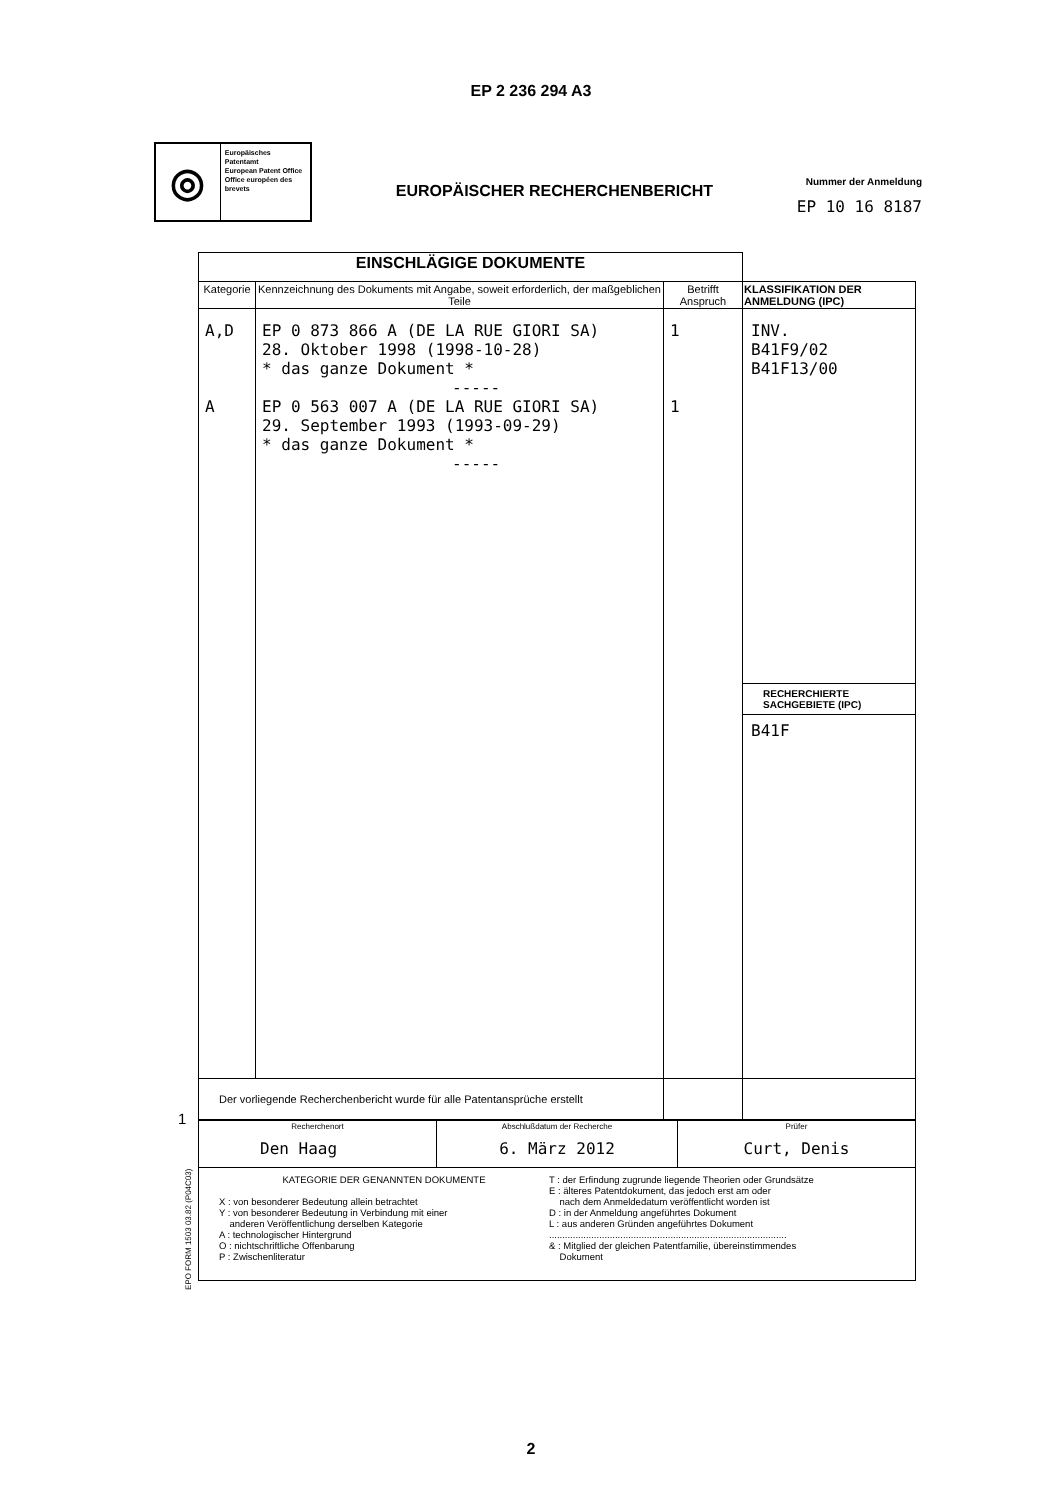EP 2 236 294 A3
◎
Europäisches Patentamt
European Patent Office
Office européen des brevets
EUROPÄISCHER RECHERCHENBERICHT
Nummer der Anmeldung
EP 10 16 8187
| EINSCHLÄGIGE DOKUMENTE | | | |
| Kategorie | Kennzeichnung des Dokuments mit Angabe, soweit erforderlich, der maßgeblichen Teile | Betrifft Anspruch | KLASSIFIKATION DER ANMELDUNG (IPC) |
| A,D A | EP 0 873 866 A (DE LA RUE GIORI SA) 28. Oktober 1998 (1998-10-28) * das ganze Dokument * ----- EP 0 563 007 A (DE LA RUE GIORI SA) 29. September 1993 (1993-09-29) * das ganze Dokument * ----- | 1 1 | INV. B41F9/02 B41F13/00 RECHERCHIERTE SACHGEBIETE (IPC) B41F |
| Der vorliegende Recherchenbericht wurde für alle Patentansprüche erstellt | | | |
| Recherchenort Den Haag | Abschlußdatum der Recherche 6. März 2012 | Prüfer Curt, Denis |
| KATEGORIE DER GENANNTEN DOKUMENTE X : von besonderer Bedeutung allein betrachtet Y : von besonderer Bedeutung in Verbindung mit einer anderen Veröffentlichung derselben Kategorie A : technologischer Hintergrund O : nichtschriftliche Offenbarung P : Zwischenliteratur T : der Erfindung zugrunde liegende Theorien oder Grundsätze E : älteres Patentdokument, das jedoch erst am oder nach dem Anmeldedatum veröffentlicht worden ist D : in der Anmeldung angeführtes Dokument L : aus anderen Gründen angeführtes Dokument .......................................................................................... & : Mitglied der gleichen Patentfamilie, übereinstimmendes Dokument | | |
1
EPO FORM 1503 03.82 (P04C03)
2